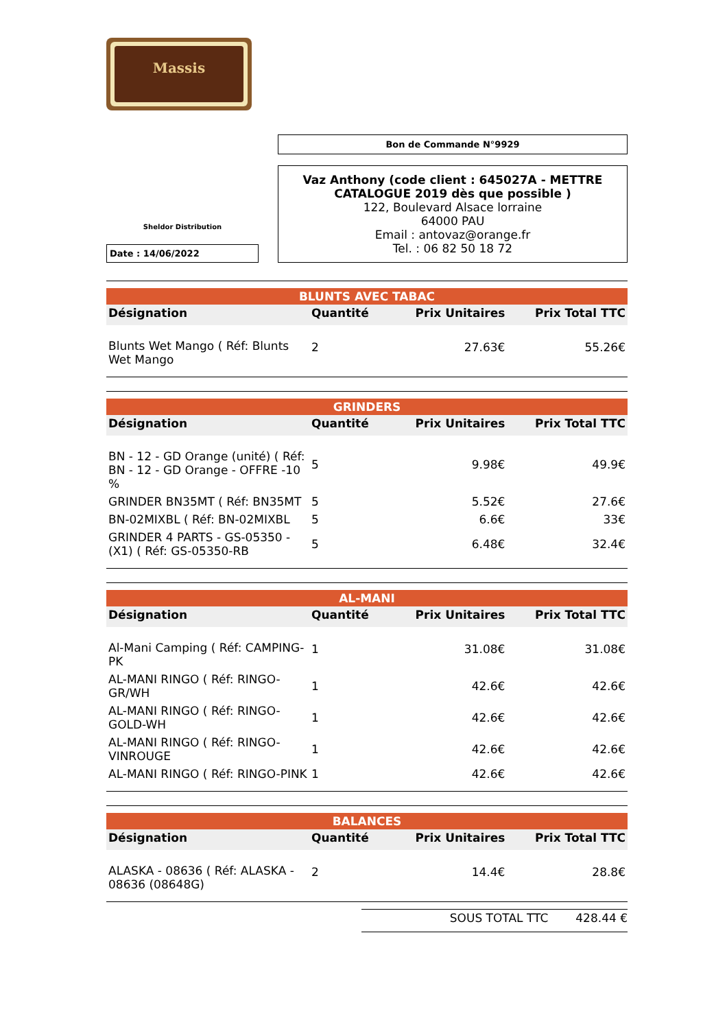Massis
Sheldor Distribution
Date : 14/06/2022
Bon de Commande N°9929
Vaz Anthony (code client : 645027A - METTRE CATALOGUE 2019 dès que possible )
122, Boulevard Alsace lorraine
64000 PAU
Email : antovaz@orange.fr
Tel. : 06 82 50 18 72
| BLUNTS AVEC TABAC | | | |
| Désignation | Quantité | Prix Unitaires | Prix Total TTC |
| Blunts Wet Mango ( Réf: Blunts Wet Mango | 2 | 27.63€ | 55.26€ |
| GRINDERS | | | |
| Désignation | Quantité | Prix Unitaires | Prix Total TTC |
| BN - 12 - GD Orange (unité) ( Réf: BN - 12 - GD Orange - OFFRE -10 % | 5 | 9.98€ | 49.9€ |
| GRINDER BN35MT ( Réf: BN35MT | 5 | 5.52€ | 27.6€ |
| BN-02MIXBL ( Réf: BN-02MIXBL | 5 | 6.6€ | 33€ |
| GRINDER 4 PARTS - GS-05350 - (X1) ( Réf: GS-05350-RB | 5 | 6.48€ | 32.4€ |
| AL-MANI | | | |
| Désignation | Quantité | Prix Unitaires | Prix Total TTC |
| Al-Mani Camping ( Réf: CAMPING-PK | 1 | 31.08€ | 31.08€ |
| AL-MANI RINGO ( Réf: RINGO-GR/WH | 1 | 42.6€ | 42.6€ |
| AL-MANI RINGO ( Réf: RINGO-GOLD-WH | 1 | 42.6€ | 42.6€ |
| AL-MANI RINGO ( Réf: RINGO-VINROUGE | 1 | 42.6€ | 42.6€ |
| AL-MANI RINGO ( Réf: RINGO-PINK | 1 | 42.6€ | 42.6€ |
| BALANCES | | | |
| Désignation | Quantité | Prix Unitaires | Prix Total TTC |
| ALASKA - 08636 ( Réf: ALASKA - 08636 (08648G) | 2 | 14.4€ | 28.8€ |
SOUS TOTAL TTC 428.44 €